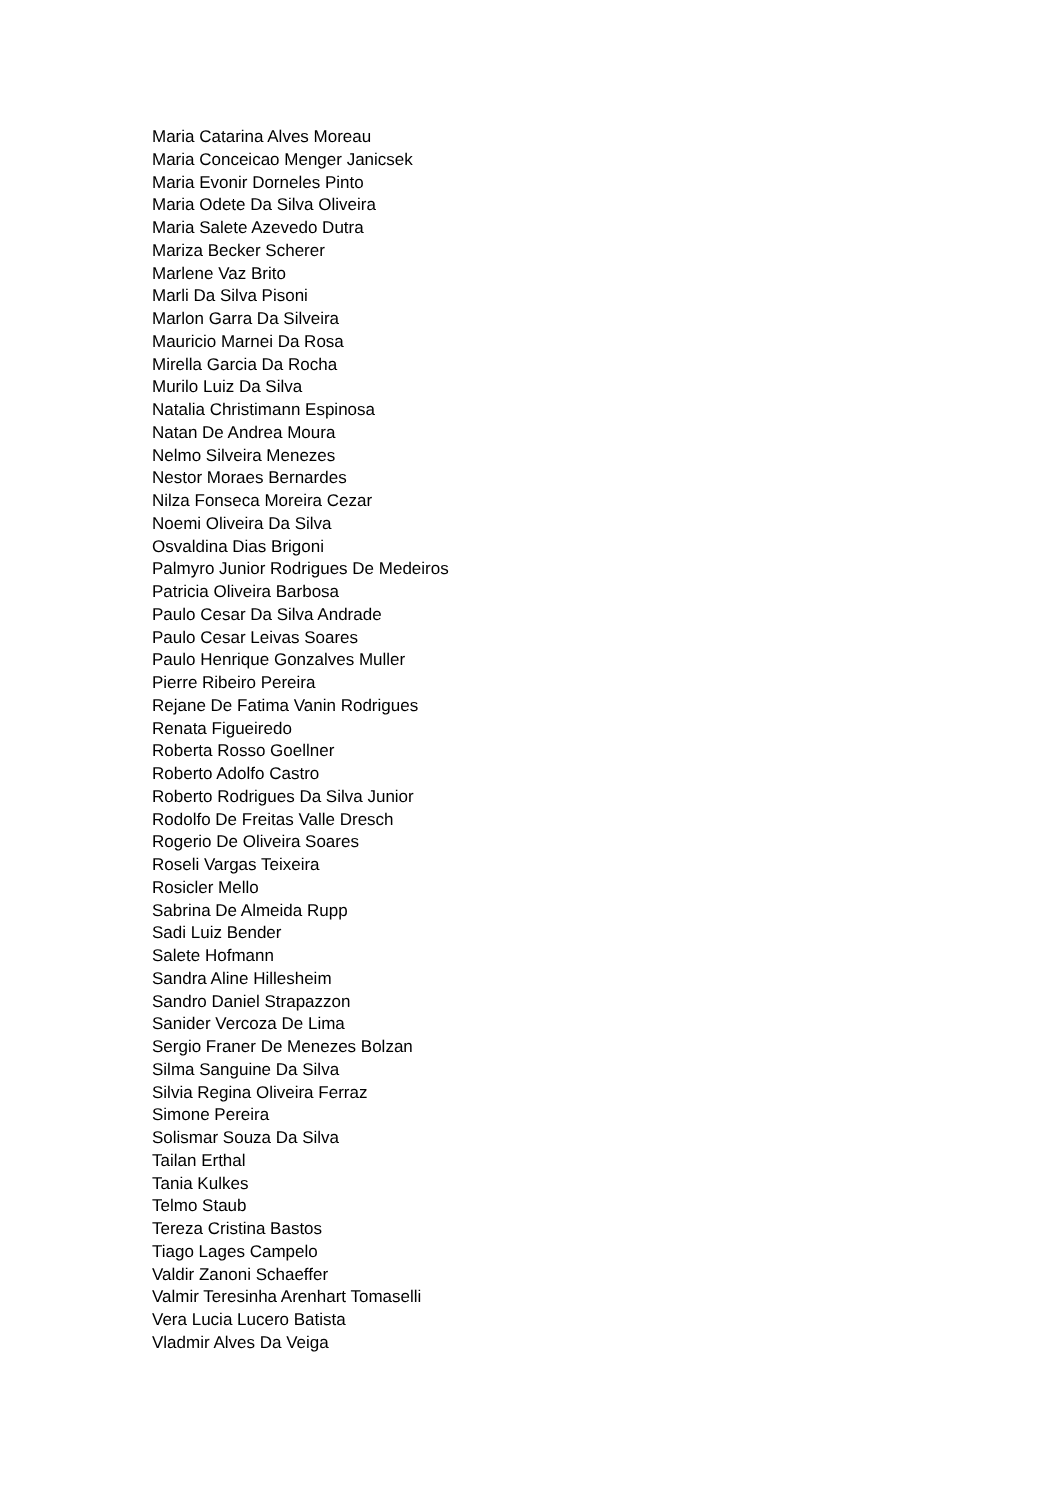Maria Catarina Alves Moreau
Maria Conceicao Menger Janicsek
Maria Evonir Dorneles Pinto
Maria Odete Da Silva Oliveira
Maria Salete Azevedo Dutra
Mariza Becker Scherer
Marlene Vaz Brito
Marli Da Silva Pisoni
Marlon Garra Da Silveira
Mauricio Marnei Da Rosa
Mirella Garcia Da Rocha
Murilo Luiz Da Silva
Natalia Christimann Espinosa
Natan De Andrea Moura
Nelmo Silveira Menezes
Nestor Moraes Bernardes
Nilza Fonseca Moreira Cezar
Noemi Oliveira Da Silva
Osvaldina Dias Brigoni
Palmyro Junior Rodrigues De Medeiros
Patricia Oliveira Barbosa
Paulo Cesar Da Silva Andrade
Paulo Cesar Leivas Soares
Paulo Henrique Gonzalves Muller
Pierre Ribeiro Pereira
Rejane De Fatima Vanin Rodrigues
Renata Figueiredo
Roberta Rosso Goellner
Roberto Adolfo Castro
Roberto Rodrigues Da Silva Junior
Rodolfo De Freitas Valle Dresch
Rogerio De Oliveira Soares
Roseli Vargas Teixeira
Rosicler Mello
Sabrina De Almeida Rupp
Sadi Luiz Bender
Salete Hofmann
Sandra Aline Hillesheim
Sandro Daniel Strapazzon
Sanider Vercoza De Lima
Sergio Franer De Menezes Bolzan
Silma Sanguine Da Silva
Silvia Regina Oliveira Ferraz
Simone Pereira
Solismar Souza Da Silva
Tailan Erthal
Tania Kulkes
Telmo Staub
Tereza Cristina Bastos
Tiago Lages Campelo
Valdir Zanoni Schaeffer
Valmir Teresinha Arenhart Tomaselli
Vera Lucia Lucero Batista
Vladmir Alves Da Veiga